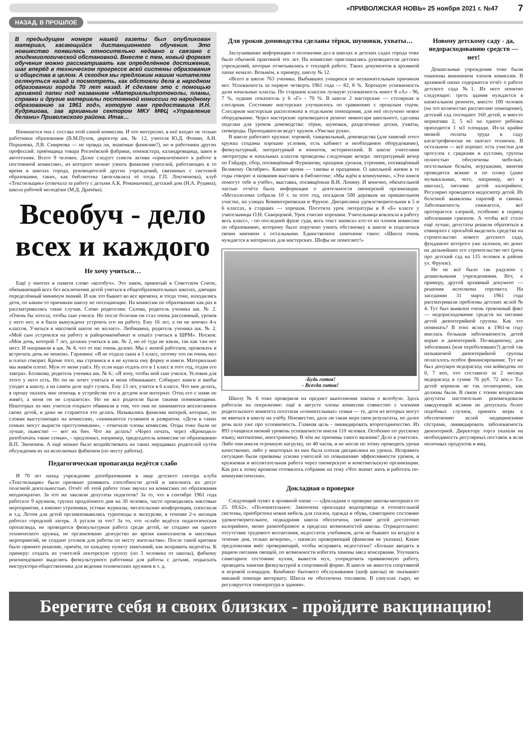«ПРИВОЛЖСКАЯ НОВЬ» 25 ноября 2021 г. №47
7
НАЗАД, В ПРОШЛОЕ
В предыдущем номере нашей газеты был опубликован материал, касающийся дистанционного обучения. Это новшество появилось относительно недавно и связано с эпидемиологической обстановкой. Вместе с тем, новый формат обучения можно рассматривать как определённое достижение, шаг вперёд в техническом прогрессе всей системы образования и общества в целом. А сегодня мы предложим нашим читателям оглянуться назад и посмотреть, как обстояли дела в народном образовании города 70 лет назад. И сделаем это с помощью архивной папки под названием «Материалы/протоколы, планы, справки и другие материалы постоянной комиссии по народному образованию за 1961 год», которую нам предоставила И.Н. Кудряшова, зав архивным сектором МКУ МФЦ «Управление делами» Приволжского района. Итак…
Начинается она с состава этой самой комиссии. И что интересно, в неё входят не только работники образования (В.М.Пухов, директор шк. № 12, учителя Ю.Д. Фомин, А.Н. Поршнева, Л.В. Смирнова — не правда ли, знакомые фамилии?), но и работники других профессий: приёмщица товара Рогачёвской фабрики, поммастера, каландровщица, швея и автотехник. Всего 9 человек. Далее следует список актива «привлечённого к работе в постоянной комиссии», из которого можно узнать фамилии учителей, работающих в то время в школах города, руководителей других учреждений, связанных с системой образования, таких, как библиотека (возглавляла её тогда Г.П. Локтионова), клуб «Текстильщик» (отвечала за работу с детьми А.К. Романычева), детский дом (Н.А. Руцина), школа рабочей молодёжи (М.Д. Драчёва).
Всеобуч - дело всех и каждого
Не хочу учиться…
Ещё у многих в памяти слово «всеобуч». Это закон, принятый в Советском Союзе, обязывающий всех без исключения детей учиться в общеобразовательных школах, дающих определённый минимум знаний. И как это бывает во все времена, и тогда тоже, находились дети, по каким-то причинам школу не посещающие. На комиссии по образованию как раз и рассматривались такие случаи. Слово родителям: Салова, родитель ученика шк. № 2. «Очень бы хотела, чтобы сын учился. Но после болезни он стал очень рассеянный, уроков у него нет, и я была вынуждена устроить его на работу. Ему 16 лет, а он не кончил 4-х классов. Учиться в массовой школе не желает». Любишина, родитель ученика шк. № 2. «Мой сын устроился на работу в райпромкомбинат и пошёл учиться в ШРМ». Носков: «Моя дочь, которой 7 лет, должна учиться в шк. № 2, но её туда не взяли, так как там нет мест. И направили в шк. № 4, что от нас очень далеко. Мы с женой работаем, провожать и встречать дочь не можем». Гаранина: «Я не отдала сына в 1 класс, потому что он очень мал и плохо говорит. Кроме того, мы строимся и я не купила ему форму и книги. Материально мы живём плохо. Муж от меня ушёл. Ну если надо отдать его в 1 класс в этот год, отдам его завтра». Болакова, родитель ученика шк. № 6.: «Я хочу, чтобы мой сын учился. Условия для этого у него есть. Но он не хочет учиться и меня обманывает. Собирает книги и якобы уходит в школу, а на самом деле идёт гулять. Ему 13 лет, учится в 6 классе. Что мне делать, я прошу оказать мне помощь в устройстве его в детдом или интернат. Отец его с нами не живёт, а меня он не слушается». Но не все родители были такими понимающими. Некоторых из них учителя открыто обвиняли в том, что они не занимаются воспитанием своих детей, и даже не стараются это делать. Назывались фамилии матерей, которые, по словам выступающих на комиссиях, «занимаются гулянием и развратом. «Дети в таких семьях могут вырасти преступниками», - отмечали члены комиссии. Отцы тоже были не лучше, пьянство — вот их бич. Что же делать? «Через печать, через «Крокодил» разоблачать такие семьи», - предложил, например, председатель комиссии по образованию В.П. Экономов. А ещё можно было воздействовать на таких нерадивых родителей путём обсуждения их на исполкомах фабкомов (по месту работы).
Педагогическая пропаганда ведётся слабо
И 70 лет назад учреждение допобразования в лице детского сектора клуба «Текстильщик» было призвано развивать способности детей и заполнять их досуг полезной деятельностью. Отчёт об этой работе тоже звучал на комиссиях по образования неоднократно. За что же хвалили депутаты педагогов? За то, что в сентябре 1961 года работало 9 кружков, группа продлённого дня на 30 человек, часто проводились массовые мероприятия, а именно утренники, устные журналы, читательские конференции, спектакли и т.д. Летом для детей организовывались турпоходы и экскурсии, в течение 2-х месяцев работал городской лагерь. А ругали за что? За то, что «слабо ведётся педагогическая пропаганда, не проводится физкультурная работа среди детей, не создано ни одного технического кружка, не организовано дежурство во время киносеансов и массовых мероприятий, не создано уголков для работы по месту жительства». После такой критики было принято решение, причём, по каждому пункту замечаний, как исправить недочёты. К примеру: создать из учителей лекторскую группу (по 3 человека от школы), фабкому рекомендовано выделить физкультурного работника для работы с детьми, подыскать инструктора-общественника для ведения технических кружков и т. д.
Для уроков домоводства сделаны тёрки, шумовки, ухваты…
Заслушивание информации о положении дел в школах и детских садах города тоже было обычной практикой тех лет. На комиссию приглашались руководители детских учреждений, которые отчитывались о текущей работе. Таких документов в архивной папке немало. Возьмём, к примеру, школу № 12.
«Всего в школе 763 ученика. Выбывших учащихся по неуважительным причинам нет. Успеваемость за первую четверть 1961 года — 82, 8 %. Хорошую успеваемость дали начальные классы. По старшим классам лучшую успеваемость имеет 8 «А» - 96, 7 %, худшие показатель у 6 «Г» - 70 %. В школе 2 мастерские — столярная и слесарная. Состояние мастерских улучшилось по сравнению с прошлым годом. Слесарная мастерская расположена в отдельном помещении, для неё получено новое оборудование. Через мастерские производится ремонт инвентаря школьного, сделаны поделки для уроков домоводства: тёрки, шумовки, разделочные доски, ухваты, сковороды. Преподаватели ведут кружок «Умелые руки».
В школе работают кружки: хоровой, танцевальный, домоводства (для занятий этого кружка созданы хорошие условия, есть кабинет и необходимое оборудование), физкультурный, литературный и юннатов, исторический. В школе учителями литературы и начальных классов проведены следующие вечера: литературный вечер по Гайдару, сбор, посвящённый Фурманову, праздник урожая, утренник, посвящённый Великому Октябрю». Каково время — таковы и праздники. О школьной жизни в те годы говорят и названия выставок в библиотеке: «Мы идём в коммунизм», «Эти книги помогут тебе в учёбе», выставка, посвящённая В.И. Ленину. И конечно, обязательной частью отчёта была информация о деятельности пионерской организации. «Металлолома собрали 10 т. за этот год, посадили 500 деревьев на пришкольном участке, на улицах Коминтерновская и Фрунзе. Дисциплина удовлетворительная в 5 и 6 классах, в старших — хорошая. Посетила урок литературы в 8 «Б» классе у учительницы О.Н. Скворцовой. Урок считаю хорошим. Учительница вовлекла в работу весь класс», - по последней фразе судя, весь текст написал кто-то из членов комиссии по образованию, которому было поручено узнать обстановку в школе и поделиться своим мнением с остальными. Единственное замечание такое: «Школа очень нуждается в материалах для мастерских. Шефы не помогают!»
-Будь готов!
- Всегда готов!
Школу № 6 тоже проверили на предмет выполнения закона о всеобуче. Здесь работали на опережение: ещё в августе члены комиссии совместно с членами родительского комитета посетили «сомнительные» семьи — те, дети из которых могут не явиться в школу на учёбу. Неизвестно, дала ли такая мера свои результаты, но далее речь шла уже про успеваемость. Главная цель - ликвидировать второгодничество. Из 893 учащихся низкий уровень успеваемости имели 110 человек. Особенно по русскому языку, математике, иностранному. В чём же причины такого явления? Дело в учителях. Либо они имели огромную нагрузку, по 40 часов, и не могли по этому проводить уроки качественно, либо у некоторых из них была плохая дисциплина на уроках. Исправить ситуацию были призваны усилия учителей по повышению эффективности уроков, и кружковая и воспитательная работа через пионерскую и комсомольскую организации. Как раз к этому времени готовилось собрание на тему «Что значит жить и работать по-коммунистически».
Докладная о проверке
Следующий пункт в архивной папке — «Докладная о проверке школы-интерната от 25. 09.62». «Положительное: Закончена прокладка водопровода и отопительной системы, приобретена новая мебель для спален, одежда и обувь, санитарное состояние удовлетворительное, педкадрами школа обеспечена, питание детей достаточно калорийное, меню разнообразное в пределах возможностей школы. Отрицательное: отсутствие трудового воспитания, недостаток учебников, дети не бывают на воздухе в течение дня, только вечером», - написал проверяющий (фамилия не указана). Какие предложения внёс проверяющий, чтобы исправить недостатки? «Больше вводить в рацион питания овощей, по возможности избегать замены мяса консервами. Улучшить санитарное состояние кухни, вывести мух, упорядочить прививочную работу, проводить занятия физкультурой в спортивной форме. В школе не имеется спортивной и игровой площадок. Комбинат бытового обслуживания (шеф школы) не оказывает никакой помощи интернату. Школа не обеспечена топливом. В санузлах сыро, не регулируется температура в здании».
Новому детскому саду - да, недорасходованию средств — нет!
Дошкольные учреждения тоже были охвачены вниманием членов комиссии. В архивной папке содержится отчёт о работе детского сада №1. Из него понятно следующее: треть здания нуждается в капитальном ремонте, вместо 100 человек (на это количество рассчитано помещение), детский сад посещают 160 детей, и вместо норматива 2, 5 м3 на одного ребёнка приходится 1 м3 площади. Из-за крайне низкой оплаты труда в саду катастрофически не хватает техничек. В остальном — всё хорошо: есть участки для прогулок с грядками и кустами, группы полностью обеспечены мебелью, постельным бельём, игрушками, занятия проводятся всякие и по плану (даже музыкальные, чего, например, нет в школах), питание детей калорийное. Регулярно проводится медосмотр детей. Из болезней выявлены паратиф и свинка. Заболеваемость снижается, всё протирается хлоркой, особенно в период заболевания гриппом. А чтобы всё стало ещё лучше, депутаты решили обратиться в совнархоз с просьбой выделить средства на строительство нового детского сада, фундамент которого уже заложен, но денег на дальнейшее его строительство нет (речь про детский сад на 135 человек в районе ул. Фрунзе).
Но не всё было так радужно с дошкольными учреждениями. Вот, к примеру, другой архивный документ — решения исполкома горсовета. На заседании 31 марта 1961 года рассматривали проблемы детских яслей № 4. Тут был выявлен очень тревожный факт — недорасходование средств на питание детей дизентерийной группы. Как это понимать? В этих яслях в 1961-м году имелась большая заболеваемость детей корью и дизентерией. По-видимому, для заболевших (или переболевших?) детей так называемой дизентерийной группы полагалось особое финансирование. Тут же был допущен недорасход «на койкодень по 0, 7 коп, что составило за 2 месяца недорасход в сумме 76 руб. 72 коп.» Т.е. детей кормили не так полноценно, как должны были. В связи с этими вопросами депутаты настоятельно рекомендовали заведующей яслями не допускать более подобных случаев, принять меры к обеспечению яслей медицинскими сёстрами, ликвидировать заболеваемость дизентерией. Директору торга указали на необходимость регулярных поставок в ясли молочных продуктов и яиц.
Берегите себя и своих близких - пройдите вакцинацию!